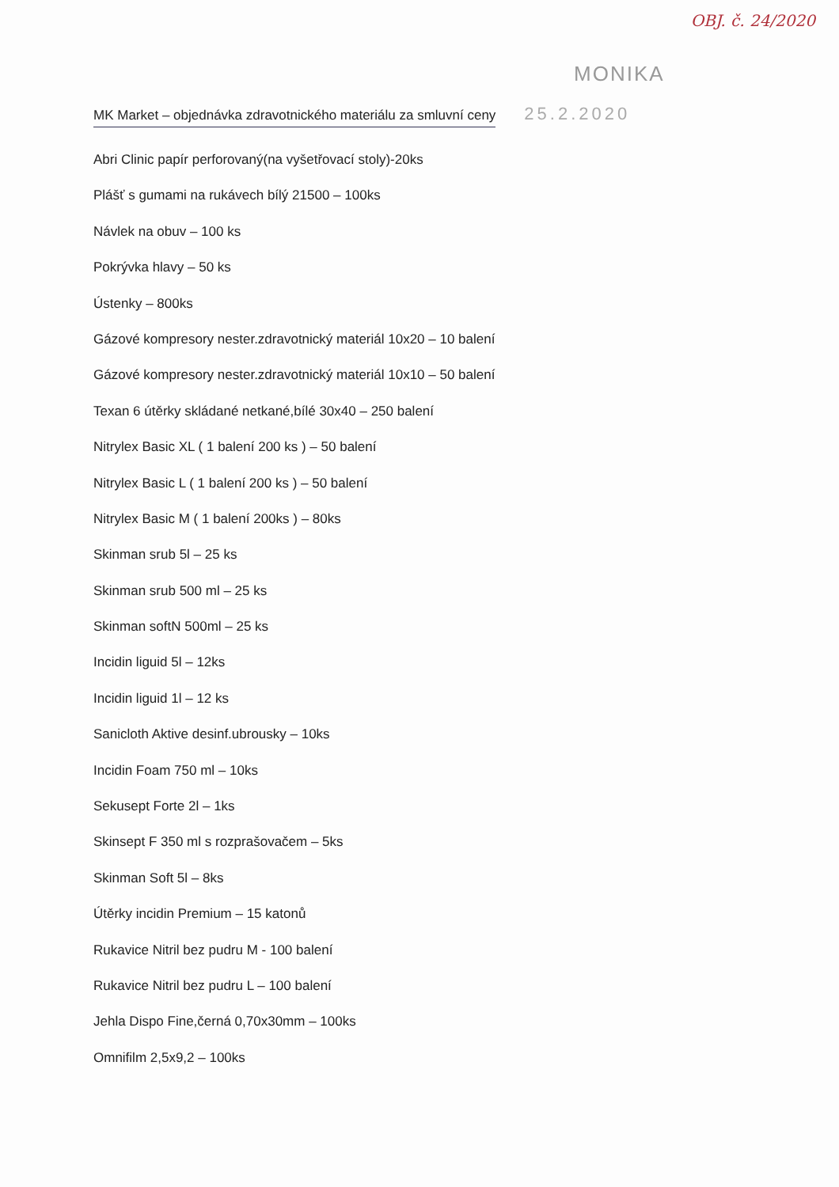OBJ. č. 24/2020
MONIKA
MK Market – objednávka zdravotnického materiálu za smluvní ceny 25.2.2020
Abri Clinic papír perforovaný(na vyšetřovací stoly)-20ks
Plášť s gumami na rukávech bílý 21500 – 100ks
Návlek na obuv – 100 ks
Pokrývka hlavy – 50 ks
Ústenky – 800ks
Gázové kompresory nester.zdravotnický materiál 10x20 – 10 balení
Gázové kompresory nester.zdravotnický materiál 10x10 – 50 balení
Texan 6 útěrky skládané netkané,bílé 30x40 – 250 balení
Nitrylex Basic XL ( 1 balení 200 ks ) – 50 balení
Nitrylex Basic L ( 1 balení 200 ks ) – 50 balení
Nitrylex Basic M ( 1 balení 200ks ) – 80ks
Skinman srub 5l – 25 ks
Skinman srub 500 ml – 25 ks
Skinman softN 500ml – 25 ks
Incidin liguid 5l – 12ks
Incidin liguid 1l – 12 ks
Sanicloth Aktive desinf.ubrousky – 10ks
Incidin Foam 750 ml – 10ks
Sekusept Forte 2l – 1ks
Skinsept F 350 ml s rozprašovačem – 5ks
Skinman Soft 5l – 8ks
Útěrky incidin Premium – 15 katonů
Rukavice Nitril bez pudru M - 100 balení
Rukavice Nitril bez pudru L – 100 balení
Jehla Dispo Fine,černá 0,70x30mm – 100ks
Omnifilm 2,5x9,2 – 100ks